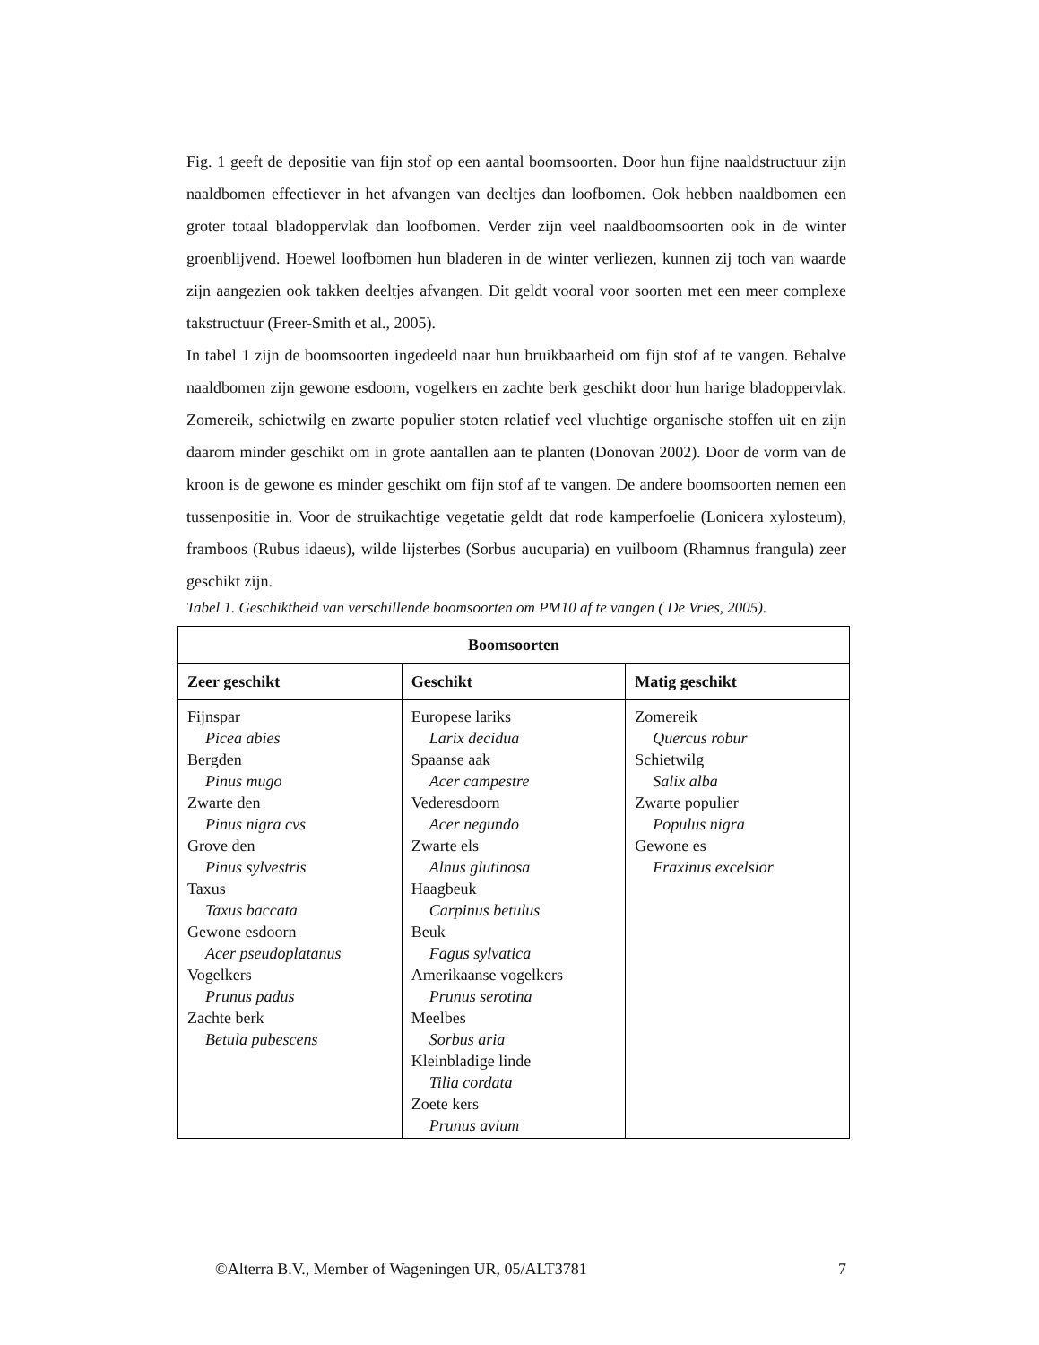Fig. 1 geeft de depositie van fijn stof op een aantal boomsoorten. Door hun fijne naaldstructuur zijn naaldbomen effectiever in het afvangen van deeltjes dan loofbomen. Ook hebben naaldbomen een groter totaal bladoppervlak dan loofbomen. Verder zijn veel naaldboomsoorten ook in de winter groenblijvend. Hoewel loofbomen hun bladeren in de winter verliezen, kunnen zij toch van waarde zijn aangezien ook takken deeltjes afvangen. Dit geldt vooral voor soorten met een meer complexe takstructuur (Freer-Smith et al., 2005).
In tabel 1 zijn de boomsoorten ingedeeld naar hun bruikbaarheid om fijn stof af te vangen. Behalve naaldbomen zijn gewone esdoorn, vogelkers en zachte berk geschikt door hun harige bladoppervlak. Zomereik, schietwilg en zwarte populier stoten relatief veel vluchtige organische stoffen uit en zijn daarom minder geschikt om in grote aantallen aan te planten (Donovan 2002). Door de vorm van de kroon is de gewone es minder geschikt om fijn stof af te vangen. De andere boomsoorten nemen een tussenpositie in. Voor de struikachtige vegetatie geldt dat rode kamperfoelie (Lonicera xylosteum), framboos (Rubus idaeus), wilde lijsterbes (Sorbus aucuparia) en vuilboom (Rhamnus frangula) zeer geschikt zijn.
Tabel 1. Geschiktheid van verschillende boomsoorten om PM10 af te vangen ( De Vries, 2005).
| Boomsoorten | | |
| --- | --- | --- |
| Zeer geschikt | Geschikt | Matig geschikt |
| Fijnspar Picea abies Bergden Pinus mugo Zwarte den Pinus nigra cvs Grove den Pinus sylvestris Taxus Taxus baccata Gewone esdoorn Acer pseudoplatanus Vogelkers Prunus padus Zachte berk Betula pubescens | Europese lariks Larix decidua Spaanse aak Acer campestre Vederesdoorn Acer negundo Zwarte els Alnus glutinosa Haagbeuk Carpinus betulus Beuk Fagus sylvatica Amerikaanse vogelkers Prunus serotina Meelbes Sorbus aria Kleinbladige linde Tilia cordata Zoete kers Prunus avium | Zomereik Quercus robur Schietwilg Salix alba Zwarte populier Populus nigra Gewone es Fraxinus excelsior |
©Alterra B.V., Member of Wageningen UR, 05/ALT3781 7